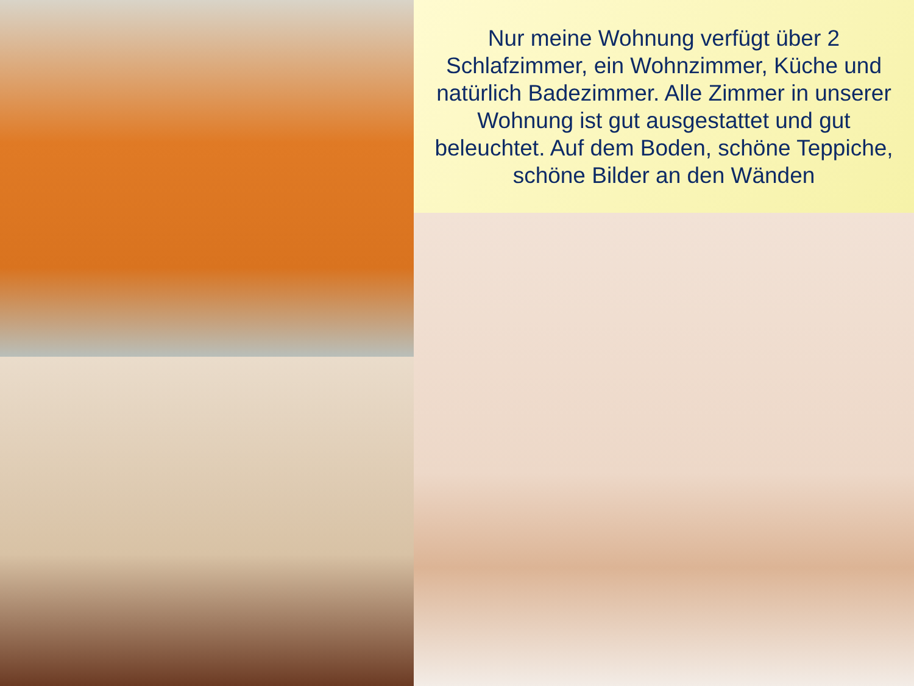Nur meine Wohnung verfügt über 2 Schlafzimmer, ein Wohnzimmer, Küche und natürlich Badezimmer. Alle Zimmer in unserer Wohnung ist gut ausgestattet und gut beleuchtet. Auf dem Boden, schöne Teppiche, schöne Bilder an den Wänden